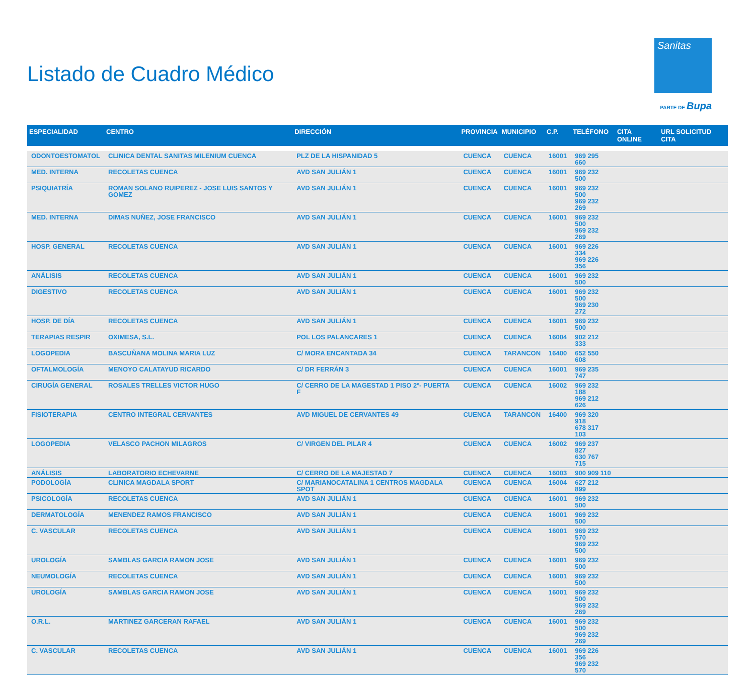Listado de Cuadro Médico
Sanitas
PARTE DE Bupa
| ESPECIALIDAD | CENTRO | DIRECCIÓN | PROVINCIA | MUNICIPIO | C.P. | TELÉFONO | CITA ONLINE | URL SOLICITUD CITA |
| --- | --- | --- | --- | --- | --- | --- | --- | --- |
| ODONTOESTOMATOL | CLINICA DENTAL SANITAS MILENIUM CUENCA | PLZ DE LA HISPANIDAD 5 | CUENCA | CUENCA | 16001 | 969 295 660 | | |
| MED. INTERNA | RECOLETAS CUENCA | AVD SAN JULIÁN 1 | CUENCA | CUENCA | 16001 | 969 232 500 | | |
| PSIQUIATRÍA | ROMAN SOLANO RUIPEREZ - JOSE LUIS SANTOS Y GOMEZ | AVD SAN JULIÁN 1 | CUENCA | CUENCA | 16001 | 969 232 500 969 232 269 | | |
| MED. INTERNA | DIMAS NUÑEZ, JOSE FRANCISCO | AVD SAN JULIÁN 1 | CUENCA | CUENCA | 16001 | 969 232 500 969 232 269 | | |
| HOSP. GENERAL | RECOLETAS CUENCA | AVD SAN JULIÁN 1 | CUENCA | CUENCA | 16001 | 969 226 334 969 226 356 | | |
| ANÁLISIS | RECOLETAS CUENCA | AVD SAN JULIÁN 1 | CUENCA | CUENCA | 16001 | 969 232 500 | | |
| DIGESTIVO | RECOLETAS CUENCA | AVD SAN JULIÁN 1 | CUENCA | CUENCA | 16001 | 969 232 500 969 230 272 | | |
| HOSP. DE DÍA | RECOLETAS CUENCA | AVD SAN JULIÁN 1 | CUENCA | CUENCA | 16001 | 969 232 500 | | |
| TERAPIAS RESPIR | OXIMESA, S.L. | POL LOS PALANCARES 1 | CUENCA | CUENCA | 16004 | 902 212 333 | | |
| LOGOPEDIA | BASCUÑANA MOLINA MARIA LUZ | C/ MORA ENCANTADA 34 | CUENCA | TARANCON | 16400 | 652 550 608 | | |
| OFTALMOLOGÍA | MENOYO CALATAYUD RICARDO | C/ DR FERRÁN 3 | CUENCA | CUENCA | 16001 | 969 235 747 | | |
| CIRUGÍA GENERAL | ROSALES TRELLES VICTOR HUGO | C/ CERRO DE LA MAGESTAD 1 PISO 2º- PUERTA F | CUENCA | CUENCA | 16002 | 969 232 188 969 212 626 | | |
| FISIOTERAPIA | CENTRO INTEGRAL CERVANTES | AVD MIGUEL DE CERVANTES 49 | CUENCA | TARANCON | 16400 | 969 320 918 678 317 103 | | |
| LOGOPEDIA | VELASCO PACHON MILAGROS | C/ VIRGEN DEL PILAR 4 | CUENCA | CUENCA | 16002 | 969 237 827 630 767 715 | | |
| ANÁLISIS | LABORATORIO ECHEVARNE | C/ CERRO DE LA MAJESTAD 7 | CUENCA | CUENCA | 16003 | 900 909 110 | | |
| PODOLOGÍA | CLINICA MAGDALA SPORT | C/ MARIANOCATALINA 1 CENTROS MAGDALA SPOT | CUENCA | CUENCA | 16004 | 627 212 899 | | |
| PSICOLOGÍA | RECOLETAS CUENCA | AVD SAN JULIÁN 1 | CUENCA | CUENCA | 16001 | 969 232 500 | | |
| DERMATOLOGÍA | MENENDEZ RAMOS FRANCISCO | AVD SAN JULIÁN 1 | CUENCA | CUENCA | 16001 | 969 232 500 | | |
| C. VASCULAR | RECOLETAS CUENCA | AVD SAN JULIÁN 1 | CUENCA | CUENCA | 16001 | 969 232 570 969 232 500 | | |
| UROLOGÍA | SAMBLAS GARCIA RAMON JOSE | AVD SAN JULIÁN 1 | CUENCA | CUENCA | 16001 | 969 232 500 | | |
| NEUMOLOGÍA | RECOLETAS CUENCA | AVD SAN JULIÁN 1 | CUENCA | CUENCA | 16001 | 969 232 500 | | |
| UROLOGÍA | SAMBLAS GARCIA RAMON JOSE | AVD SAN JULIÁN 1 | CUENCA | CUENCA | 16001 | 969 232 500 969 232 269 | | |
| O.R.L. | MARTINEZ GARCERAN RAFAEL | AVD SAN JULIÁN 1 | CUENCA | CUENCA | 16001 | 969 232 500 969 232 269 | | |
| C. VASCULAR | RECOLETAS CUENCA | AVD SAN JULIÁN 1 | CUENCA | CUENCA | 16001 | 969 226 356 969 232 570 | | |